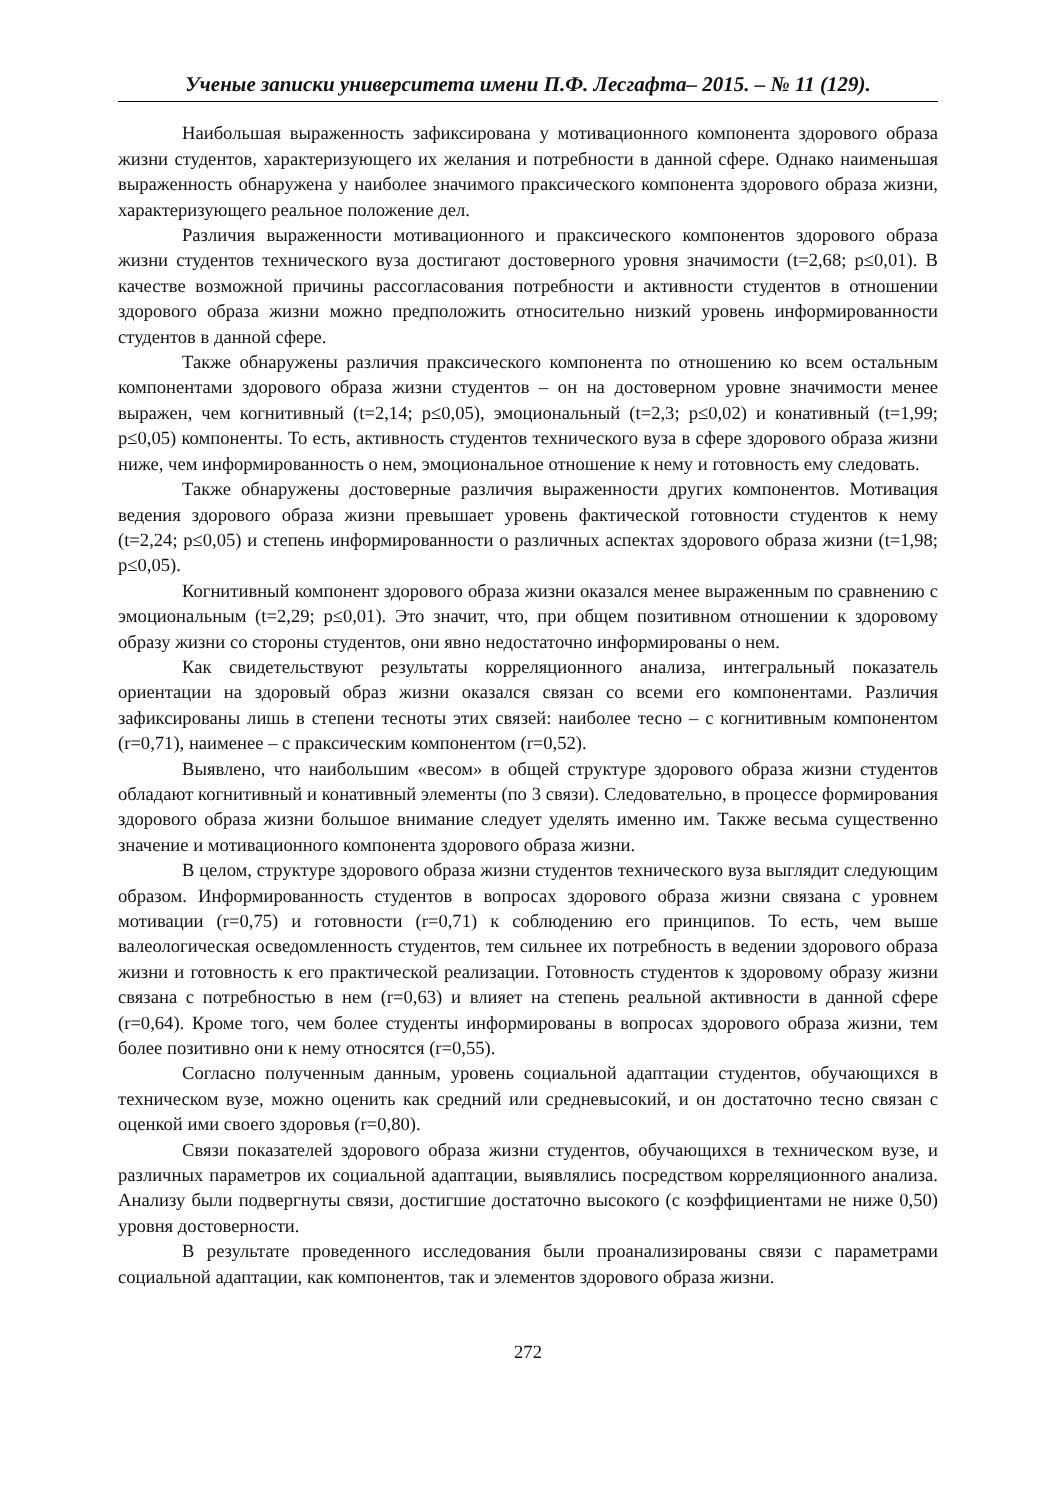Ученые записки университета имени П.Ф. Лесгафта– 2015. – № 11 (129).
Наибольшая выраженность зафиксирована у мотивационного компонента здорового образа жизни студентов, характеризующего их желания и потребности в данной сфере. Однако наименьшая выраженность обнаружена у наиболее значимого праксического компонента здорового образа жизни, характеризующего реальное положение дел.
Различия выраженности мотивационного и праксического компонентов здорового образа жизни студентов технического вуза достигают достоверного уровня значимости (t=2,68; p≤0,01). В качестве возможной причины рассогласования потребности и активности студентов в отношении здорового образа жизни можно предположить относительно низкий уровень информированности студентов в данной сфере.
Также обнаружены различия праксического компонента по отношению ко всем остальным компонентами здорового образа жизни студентов – он на достоверном уровне значимости менее выражен, чем когнитивный (t=2,14; p≤0,05), эмоциональный (t=2,3; p≤0,02) и конативный (t=1,99; p≤0,05) компоненты. То есть, активность студентов технического вуза в сфере здорового образа жизни ниже, чем информированность о нем, эмоциональное отношение к нему и готовность ему следовать.
Также обнаружены достоверные различия выраженности других компонентов. Мотивация ведения здорового образа жизни превышает уровень фактической готовности студентов к нему (t=2,24; p≤0,05) и степень информированности о различных аспектах здорового образа жизни (t=1,98; p≤0,05).
Когнитивный компонент здорового образа жизни оказался менее выраженным по сравнению с эмоциональным (t=2,29; p≤0,01). Это значит, что, при общем позитивном отношении к здоровому образу жизни со стороны студентов, они явно недостаточно информированы о нем.
Как свидетельствуют результаты корреляционного анализа, интегральный показатель ориентации на здоровый образ жизни оказался связан со всеми его компонентами. Различия зафиксированы лишь в степени тесноты этих связей: наиболее тесно – с когнитивным компонентом (r=0,71), наименее – с праксическим компонентом (r=0,52).
Выявлено, что наибольшим «весом» в общей структуре здорового образа жизни студентов обладают когнитивный и конативный элементы (по 3 связи). Следовательно, в процессе формирования здорового образа жизни большое внимание следует уделять именно им. Также весьма существенно значение и мотивационного компонента здорового образа жизни.
В целом, структуре здорового образа жизни студентов технического вуза выглядит следующим образом. Информированность студентов в вопросах здорового образа жизни связана с уровнем мотивации (r=0,75) и готовности (r=0,71) к соблюдению его принципов. То есть, чем выше валеологическая осведомленность студентов, тем сильнее их потребность в ведении здорового образа жизни и готовность к его практической реализации. Готовность студентов к здоровому образу жизни связана с потребностью в нем (r=0,63) и влияет на степень реальной активности в данной сфере (r=0,64). Кроме того, чем более студенты информированы в вопросах здорового образа жизни, тем более позитивно они к нему относятся (r=0,55).
Согласно полученным данным, уровень социальной адаптации студентов, обучающихся в техническом вузе, можно оценить как средний или средневысокий, и он достаточно тесно связан с оценкой ими своего здоровья (r=0,80).
Связи показателей здорового образа жизни студентов, обучающихся в техническом вузе, и различных параметров их социальной адаптации, выявлялись посредством корреляционного анализа. Анализу были подвергнуты связи, достигшие достаточно высокого (с коэффициентами не ниже 0,50) уровня достоверности.
В результате проведенного исследования были проанализированы связи с параметрами социальной адаптации, как компонентов, так и элементов здорового образа жизни.
272